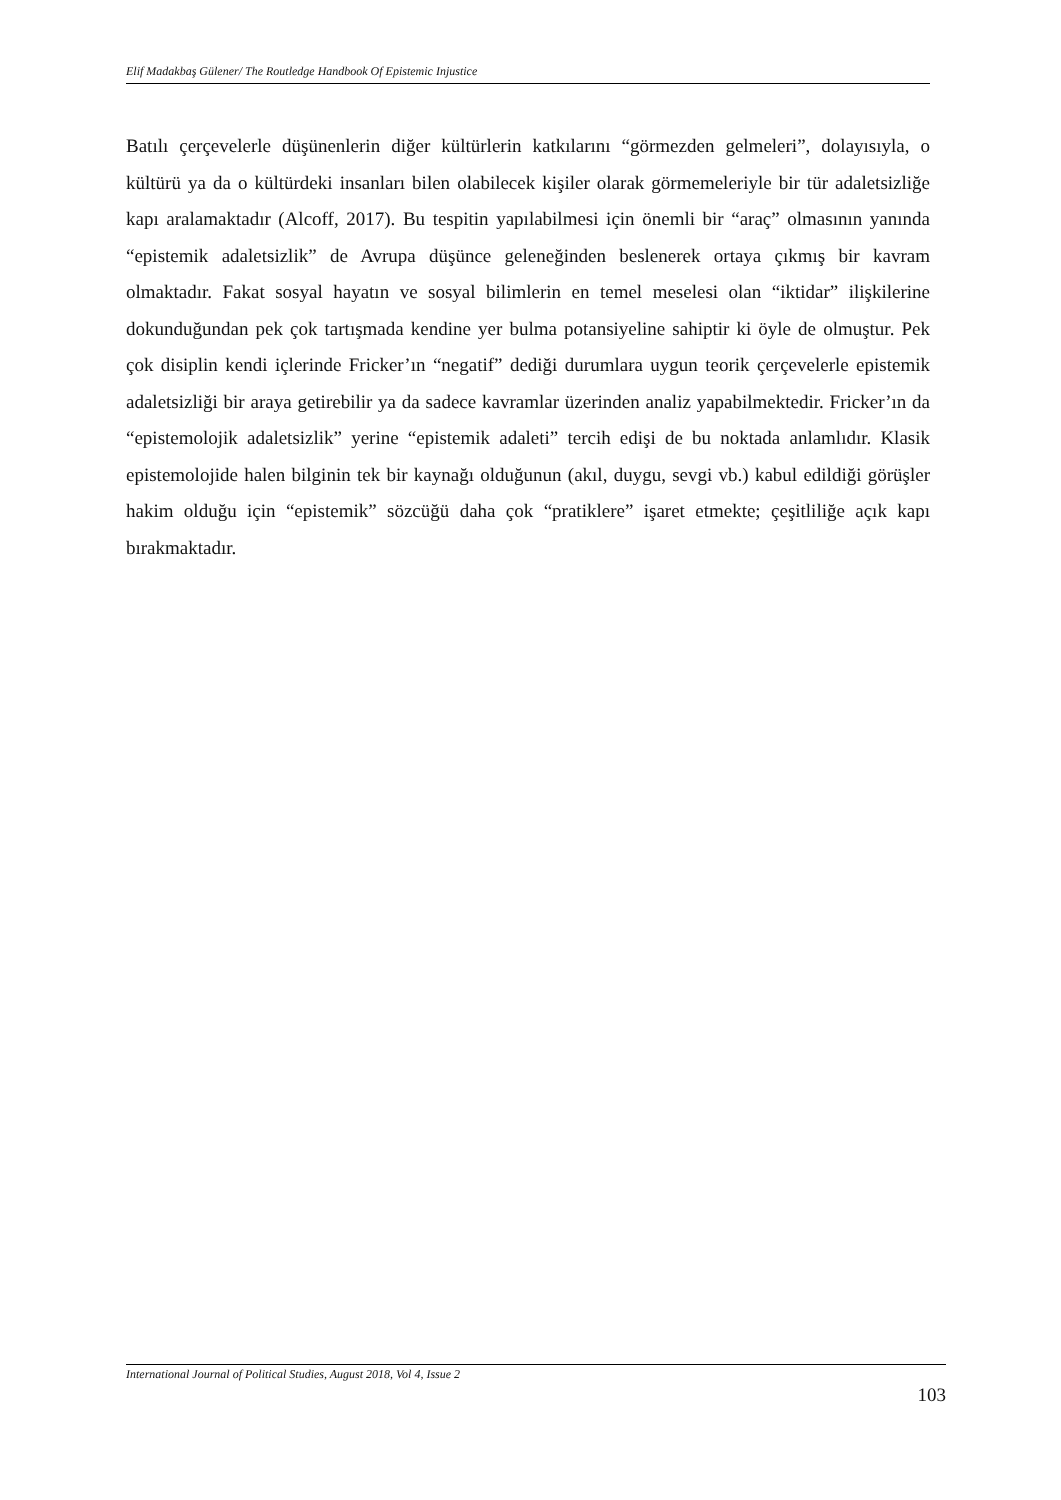Elif Madakbaş Gülener/ The Routledge Handbook Of Epistemic Injustice
Batılı çerçevelerle düşünenlerin diğer kültürlerin katkılarını “görmezden gelmeleri”, dolayısıyla, o kültürü ya da o kültürdeki insanları bilen olabilecek kişiler olarak görmemeleriyle bir tür adaletsizliğe kapı aralamaktadır (Alcoff, 2017). Bu tespitin yapılabilmesi için önemli bir “araç” olmasının yanında “epistemik adaletsizlik” de Avrupa düşünce geleneğinden beslenerek ortaya çıkmış bir kavram olmaktadır. Fakat sosyal hayatın ve sosyal bilimlerin en temel meselesi olan “iktidar” ilişkilerine dokunduğundan pek çok tartışmada kendine yer bulma potansiyeline sahiptir ki öyle de olmuştur. Pek çok disiplin kendi içlerinde Fricker’ın “negatif” dediği durumlara uygun teorik çerçevelerle epistemik adaletsizliği bir araya getirebilir ya da sadece kavramlar üzerinden analiz yapabilmektedir. Fricker’ın da “epistemolojik adaletsizlik” yerine “epistemik adaleti” tercih edişi de bu noktada anlamlıdır. Klasik epistemolojide halen bilginin tek bir kaynağı olduğunun (akıl, duygu, sevgi vb.) kabul edildiği görüşler hakim olduğu için “epistemik” sözcüğü daha çok “pratiklere” işaret etmekte; çeşitliliğe açık kapı bırakmaktadır.
International Journal of Political Studies, August 2018, Vol 4, Issue 2
103